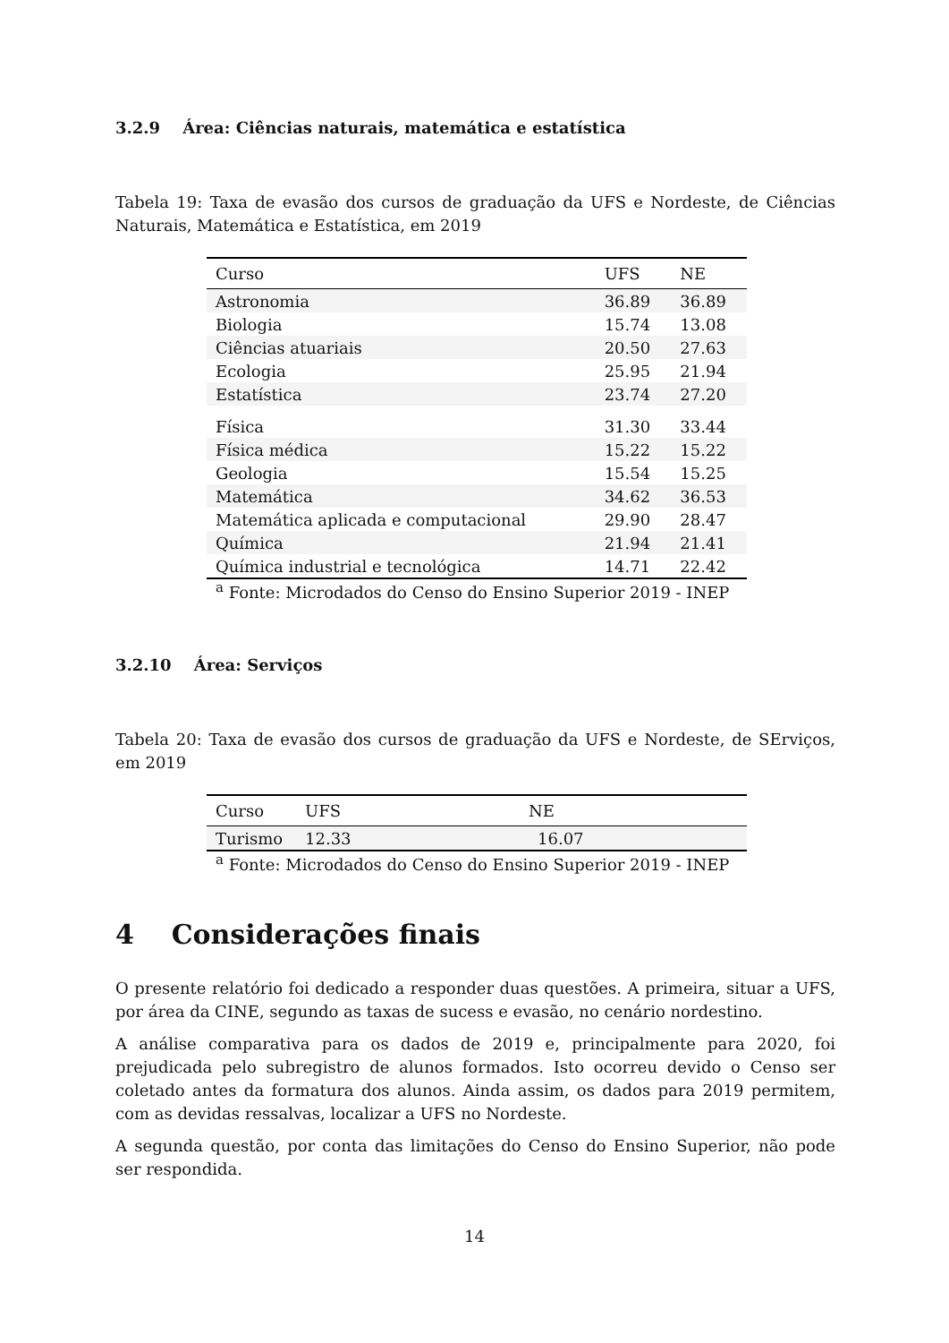3.2.9 Área: Ciências naturais, matemática e estatística
Tabela 19: Taxa de evasão dos cursos de graduação da UFS e Nordeste, de Ciências Naturais, Matemática e Estatística, em 2019
| Curso | UFS | NE |
| --- | --- | --- |
| Astronomia | 36.89 | 36.89 |
| Biologia | 15.74 | 13.08 |
| Ciências atuariais | 20.50 | 27.63 |
| Ecologia | 25.95 | 21.94 |
| Estatística | 23.74 | 27.20 |
| Física | 31.30 | 33.44 |
| Física médica | 15.22 | 15.22 |
| Geologia | 15.54 | 15.25 |
| Matemática | 34.62 | 36.53 |
| Matemática aplicada e computacional | 29.90 | 28.47 |
| Química | 21.94 | 21.41 |
| Química industrial e tecnológica | 14.71 | 22.42 |
<sup>a</sup> Fonte: Microdados do Censo do Ensino Superior 2019 - INEP
3.2.10 Área: Serviços
Tabela 20: Taxa de evasão dos cursos de graduação da UFS e Nordeste, de SErviços, em 2019
| Curso | UFS | NE |
| --- | --- | --- |
| Turismo | 12.33 | 16.07 |
<sup>a</sup> Fonte: Microdados do Censo do Ensino Superior 2019 - INEP
4 Considerações finais
O presente relatório foi dedicado a responder duas questões. A primeira, situar a UFS, por área da CINE, segundo as taxas de sucess e evasão, no cenário nordestino.
A análise comparativa para os dados de 2019 e, principalmente para 2020, foi prejudicada pelo subregistro de alunos formados. Isto ocorreu devido o Censo ser coletado antes da formatura dos alunos. Ainda assim, os dados para 2019 permitem, com as devidas ressalvas, localizar a UFS no Nordeste.
A segunda questão, por conta das limitações do Censo do Ensino Superior, não pode ser respondida.
14